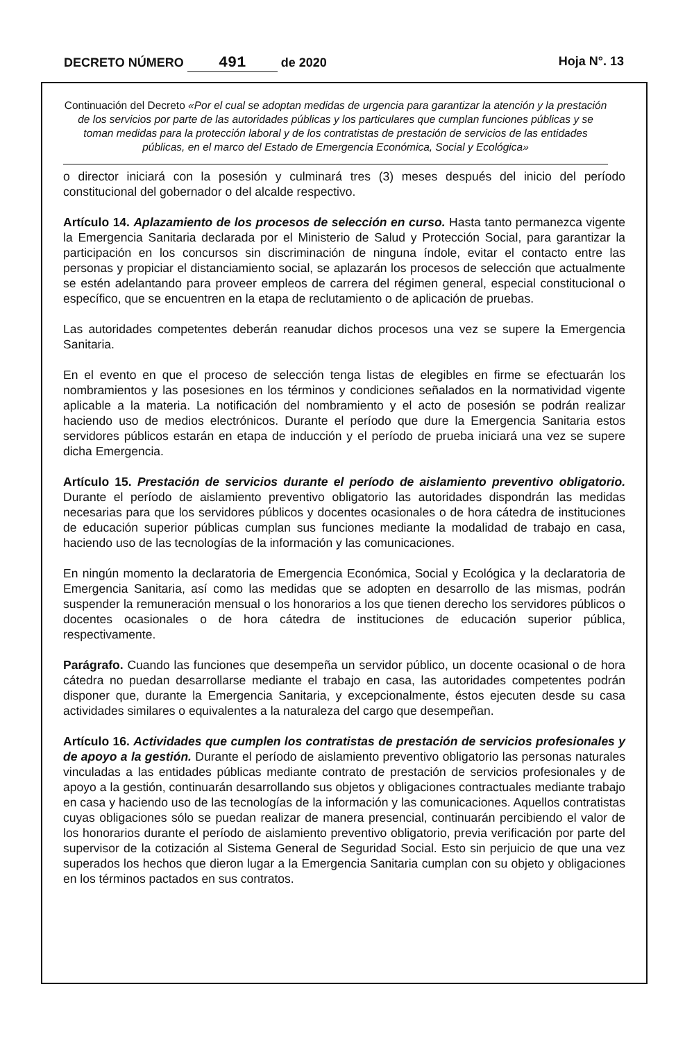DECRETO NÚMERO 491 de 2020 Hoja N°. 13
Continuación del Decreto «Por el cual se adoptan medidas de urgencia para garantizar la atención y la prestación de los servicios por parte de las autoridades públicas y los particulares que cumplan funciones públicas y se toman medidas para la protección laboral y de los contratistas de prestación de servicios de las entidades públicas, en el marco del Estado de Emergencia Económica, Social y Ecológica»
o director iniciará con la posesión y culminará tres (3) meses después del inicio del período constitucional del gobernador o del alcalde respectivo.
Artículo 14. Aplazamiento de los procesos de selección en curso. Hasta tanto permanezca vigente la Emergencia Sanitaria declarada por el Ministerio de Salud y Protección Social, para garantizar la participación en los concursos sin discriminación de ninguna índole, evitar el contacto entre las personas y propiciar el distanciamiento social, se aplazarán los procesos de selección que actualmente se estén adelantando para proveer empleos de carrera del régimen general, especial constitucional o específico, que se encuentren en la etapa de reclutamiento o de aplicación de pruebas.
Las autoridades competentes deberán reanudar dichos procesos una vez se supere la Emergencia Sanitaria.
En el evento en que el proceso de selección tenga listas de elegibles en firme se efectuarán los nombramientos y las posesiones en los términos y condiciones señalados en la normatividad vigente aplicable a la materia. La notificación del nombramiento y el acto de posesión se podrán realizar haciendo uso de medios electrónicos. Durante el período que dure la Emergencia Sanitaria estos servidores públicos estarán en etapa de inducción y el período de prueba iniciará una vez se supere dicha Emergencia.
Artículo 15. Prestación de servicios durante el período de aislamiento preventivo obligatorio. Durante el período de aislamiento preventivo obligatorio las autoridades dispondrán las medidas necesarias para que los servidores públicos y docentes ocasionales o de hora cátedra de instituciones de educación superior públicas cumplan sus funciones mediante la modalidad de trabajo en casa, haciendo uso de las tecnologías de la información y las comunicaciones.
En ningún momento la declaratoria de Emergencia Económica, Social y Ecológica y la declaratoria de Emergencia Sanitaria, así como las medidas que se adopten en desarrollo de las mismas, podrán suspender la remuneración mensual o los honorarios a los que tienen derecho los servidores públicos o docentes ocasionales o de hora cátedra de instituciones de educación superior pública, respectivamente.
Parágrafo. Cuando las funciones que desempeña un servidor público, un docente ocasional o de hora cátedra no puedan desarrollarse mediante el trabajo en casa, las autoridades competentes podrán disponer que, durante la Emergencia Sanitaria, y excepcionalmente, éstos ejecuten desde su casa actividades similares o equivalentes a la naturaleza del cargo que desempeñan.
Artículo 16. Actividades que cumplen los contratistas de prestación de servicios profesionales y de apoyo a la gestión. Durante el período de aislamiento preventivo obligatorio las personas naturales vinculadas a las entidades públicas mediante contrato de prestación de servicios profesionales y de apoyo a la gestión, continuarán desarrollando sus objetos y obligaciones contractuales mediante trabajo en casa y haciendo uso de las tecnologías de la información y las comunicaciones. Aquellos contratistas cuyas obligaciones sólo se puedan realizar de manera presencial, continuarán percibiendo el valor de los honorarios durante el período de aislamiento preventivo obligatorio, previa verificación por parte del supervisor de la cotización al Sistema General de Seguridad Social. Esto sin perjuicio de que una vez superados los hechos que dieron lugar a la Emergencia Sanitaria cumplan con su objeto y obligaciones en los términos pactados en sus contratos.